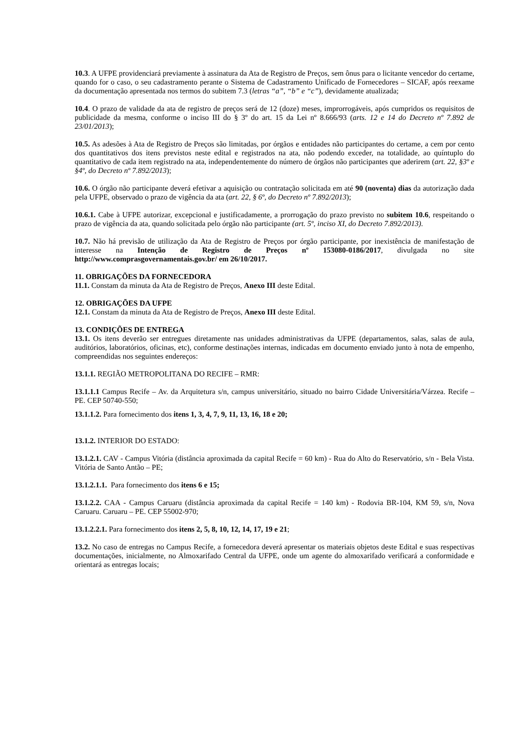10.3. A UFPE providenciará previamente à assinatura da Ata de Registro de Preços, sem ônus para o licitante vencedor do certame, quando for o caso, o seu cadastramento perante o Sistema de Cadastramento Unificado de Fornecedores – SICAF, após reexame da documentação apresentada nos termos do subitem 7.3 (letras “a”, “b” e “c”), devidamente atualizada;
10.4. O prazo de validade da ata de registro de preços será de 12 (doze) meses, improrrogáveis, após cumpridos os requisitos de publicidade da mesma, conforme o inciso III do § 3º do art. 15 da Lei nº 8.666/93 (arts. 12 e 14 do Decreto nº 7.892 de 23/01/2013);
10.5. As adesões à Ata de Registro de Preços são limitadas, por órgãos e entidades não participantes do certame, a cem por cento dos quantitativos dos itens previstos neste edital e registrados na ata, não podendo exceder, na totalidade, ao quíntuplo do quantitativo de cada item registrado na ata, independentemente do número de órgãos não participantes que aderirem (art. 22, §3º e §4º, do Decreto nº 7.892/2013);
10.6. O órgão não participante deverá efetivar a aquisição ou contratação solicitada em até 90 (noventa) dias da autorização dada pela UFPE, observado o prazo de vigência da ata (art. 22, § 6º, do Decreto nº 7.892/2013);
10.6.1. Cabe à UFPE autorizar, excepcional e justificadamente, a prorrogação do prazo previsto no subitem 10.6, respeitando o prazo de vigência da ata, quando solicitada pelo órgão não participante (art. 5º, inciso XI, do Decreto 7.892/2013).
10.7. Não há previsão de utilização da Ata de Registro de Preços por órgão participante, por inexistência de manifestação de interesse na Intenção de Registro de Preços nº 153080-0186/2017, divulgada no site http://www.comprasgovernamentais.gov.br/ em 26/10/2017.
11. OBRIGAÇÕES DA FORNECEDORA
11.1. Constam da minuta da Ata de Registro de Preços, Anexo III deste Edital.
12. OBRIGAÇÕES DA UFPE
12.1. Constam da minuta da Ata de Registro de Preços, Anexo III deste Edital.
13. CONDIÇÕES DE ENTREGA
13.1. Os itens deverão ser entregues diretamente nas unidades administrativas da UFPE (departamentos, salas, salas de aula, auditórios, laboratórios, oficinas, etc), conforme destinações internas, indicadas em documento enviado junto à nota de empenho, compreendidas nos seguintes endereços:
13.1.1. REGIÃO METROPOLITANA DO RECIFE – RMR:
13.1.1.1 Campus Recife – Av. da Arquitetura s/n, campus universitário, situado no bairro Cidade Universitária/Várzea. Recife – PE. CEP 50740-550;
13.1.1.2. Para fornecimento dos itens 1, 3, 4, 7, 9, 11, 13, 16, 18 e 20;
13.1.2. INTERIOR DO ESTADO:
13.1.2.1. CAV - Campus Vitória (distância aproximada da capital Recife = 60 km) - Rua do Alto do Reservatório, s/n - Bela Vista. Vitória de Santo Antão – PE;
13.1.2.1.1. Para fornecimento dos itens 6 e 15;
13.1.2.2. CAA - Campus Caruaru (distância aproximada da capital Recife = 140 km) - Rodovia BR-104, KM 59, s/n, Nova Caruaru. Caruaru – PE. CEP 55002-970;
13.1.2.2.1. Para fornecimento dos itens 2, 5, 8, 10, 12, 14, 17, 19 e 21;
13.2. No caso de entregas no Campus Recife, a fornecedora deverá apresentar os materiais objetos deste Edital e suas respectivas documentações, inicialmente, no Almoxarifado Central da UFPE, onde um agente do almoxarifado verificará a conformidade e orientará as entregas locais;